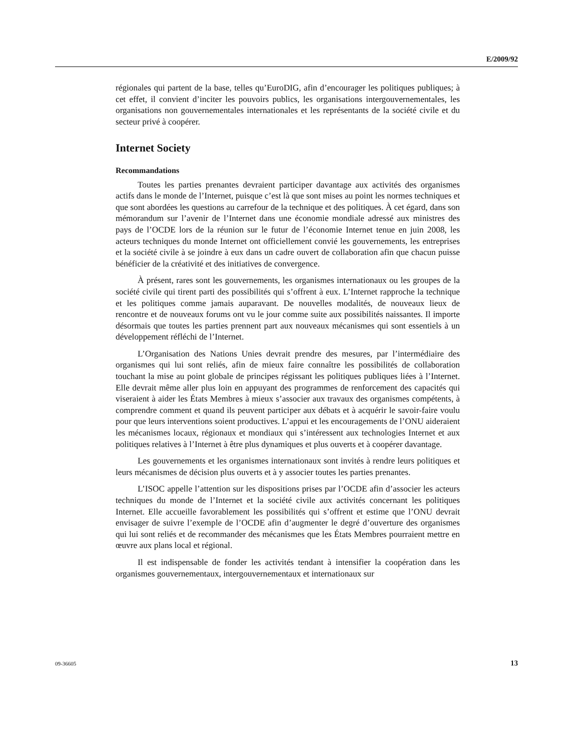E/2009/92
régionales qui partent de la base, telles qu’EuroDIG, afin d’encourager les politiques publiques; à cet effet, il convient d’inciter les pouvoirs publics, les organisations intergouvernementales, les organisations non gouvernementales internationales et les représentants de la société civile et du secteur privé à coopérer.
Internet Society
Recommandations
Toutes les parties prenantes devraient participer davantage aux activités des organismes actifs dans le monde de l’Internet, puisque c’est là que sont mises au point les normes techniques et que sont abordées les questions au carrefour de la technique et des politiques. À cet égard, dans son mémorandum sur l’avenir de l’Internet dans une économie mondiale adressé aux ministres des pays de l’OCDE lors de la réunion sur le futur de l’économie Internet tenue en juin 2008, les acteurs techniques du monde Internet ont officiellement convié les gouvernements, les entreprises et la société civile à se joindre à eux dans un cadre ouvert de collaboration afin que chacun puisse bénéficier de la créativité et des initiatives de convergence.
À présent, rares sont les gouvernements, les organismes internationaux ou les groupes de la société civile qui tirent parti des possibilités qui s’offrent à eux. L’Internet rapproche la technique et les politiques comme jamais auparavant. De nouvelles modalités, de nouveaux lieux de rencontre et de nouveaux forums ont vu le jour comme suite aux possibilités naissantes. Il importe désormais que toutes les parties prennent part aux nouveaux mécanismes qui sont essentiels à un développement réfléchi de l’Internet.
L’Organisation des Nations Unies devrait prendre des mesures, par l’intermédiaire des organismes qui lui sont reliés, afin de mieux faire connaître les possibilités de collaboration touchant la mise au point globale de principes régissant les politiques publiques liées à l’Internet. Elle devrait même aller plus loin en appuyant des programmes de renforcement des capacités qui viseraient à aider les États Membres à mieux s’associer aux travaux des organismes compétents, à comprendre comment et quand ils peuvent participer aux débats et à acquérir le savoir-faire voulu pour que leurs interventions soient productives. L’appui et les encouragements de l’ONU aideraient les mécanismes locaux, régionaux et mondiaux qui s’intéressent aux technologies Internet et aux politiques relatives à l’Internet à être plus dynamiques et plus ouverts et à coopérer davantage.
Les gouvernements et les organismes internationaux sont invités à rendre leurs politiques et leurs mécanismes de décision plus ouverts et à y associer toutes les parties prenantes.
L’ISOC appelle l’attention sur les dispositions prises par l’OCDE afin d’associer les acteurs techniques du monde de l’Internet et la société civile aux activités concernant les politiques Internet. Elle accueille favorablement les possibilités qui s’offrent et estime que l’ONU devrait envisager de suivre l’exemple de l’OCDE afin d’augmenter le degré d’ouverture des organismes qui lui sont reliés et de recommander des mécanismes que les États Membres pourraient mettre en œuvre aux plans local et régional.
Il est indispensable de fonder les activités tendant à intensifier la coopération dans les organismes gouvernementaux, intergouvernementaux et internationaux sur
09-36605 13